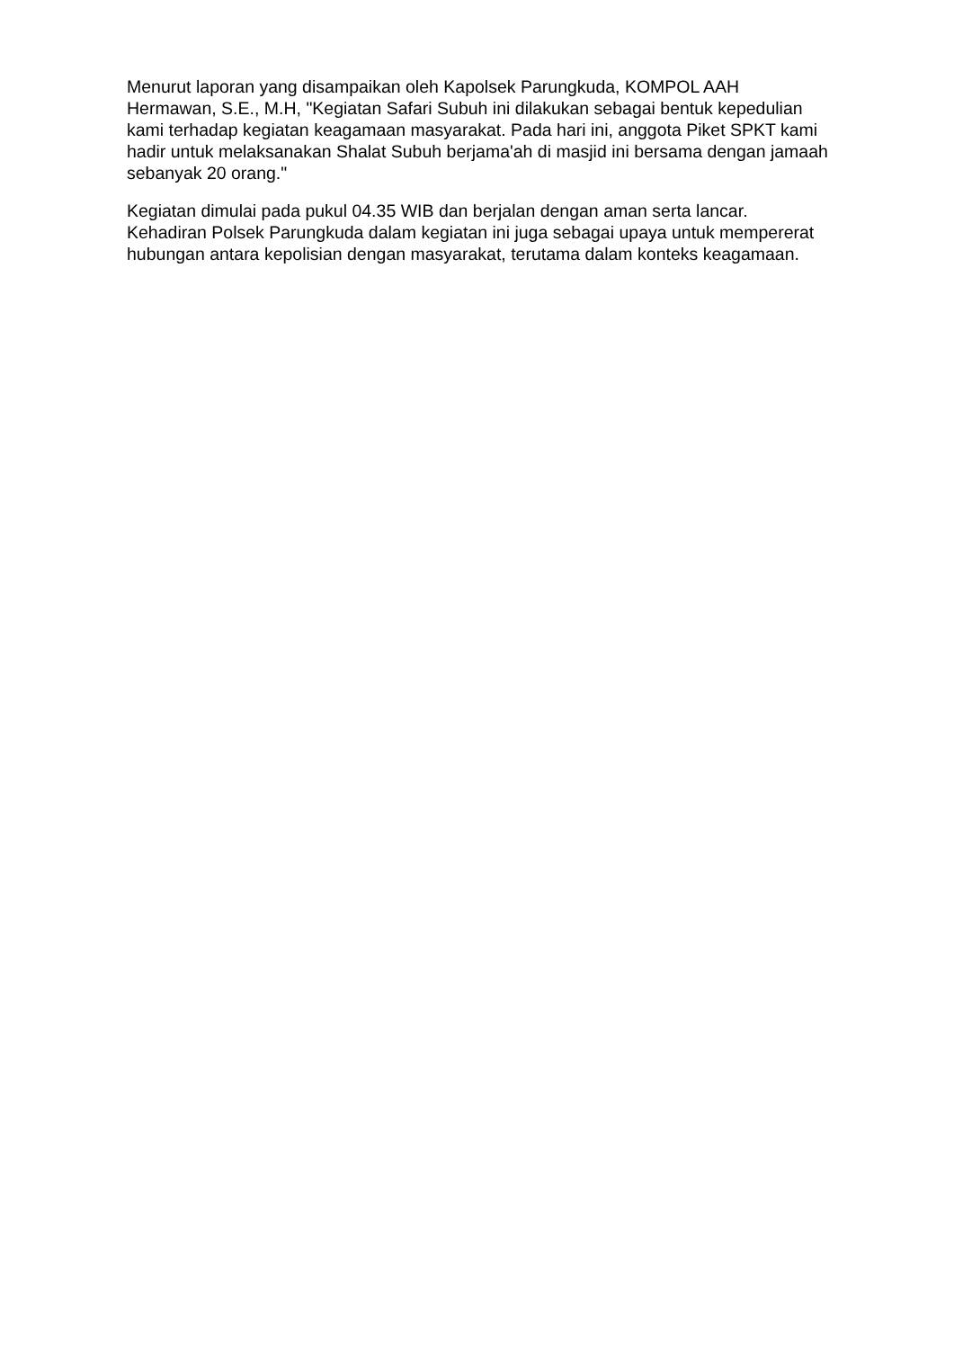Menurut laporan yang disampaikan oleh Kapolsek Parungkuda, KOMPOL AAH Hermawan, S.E., M.H, "Kegiatan Safari Subuh ini dilakukan sebagai bentuk kepedulian kami terhadap kegiatan keagamaan masyarakat. Pada hari ini, anggota Piket SPKT kami hadir untuk melaksanakan Shalat Subuh berjama'ah di masjid ini bersama dengan jamaah sebanyak 20 orang."
Kegiatan dimulai pada pukul 04.35 WIB dan berjalan dengan aman serta lancar. Kehadiran Polsek Parungkuda dalam kegiatan ini juga sebagai upaya untuk mempererat hubungan antara kepolisian dengan masyarakat, terutama dalam konteks keagamaan.